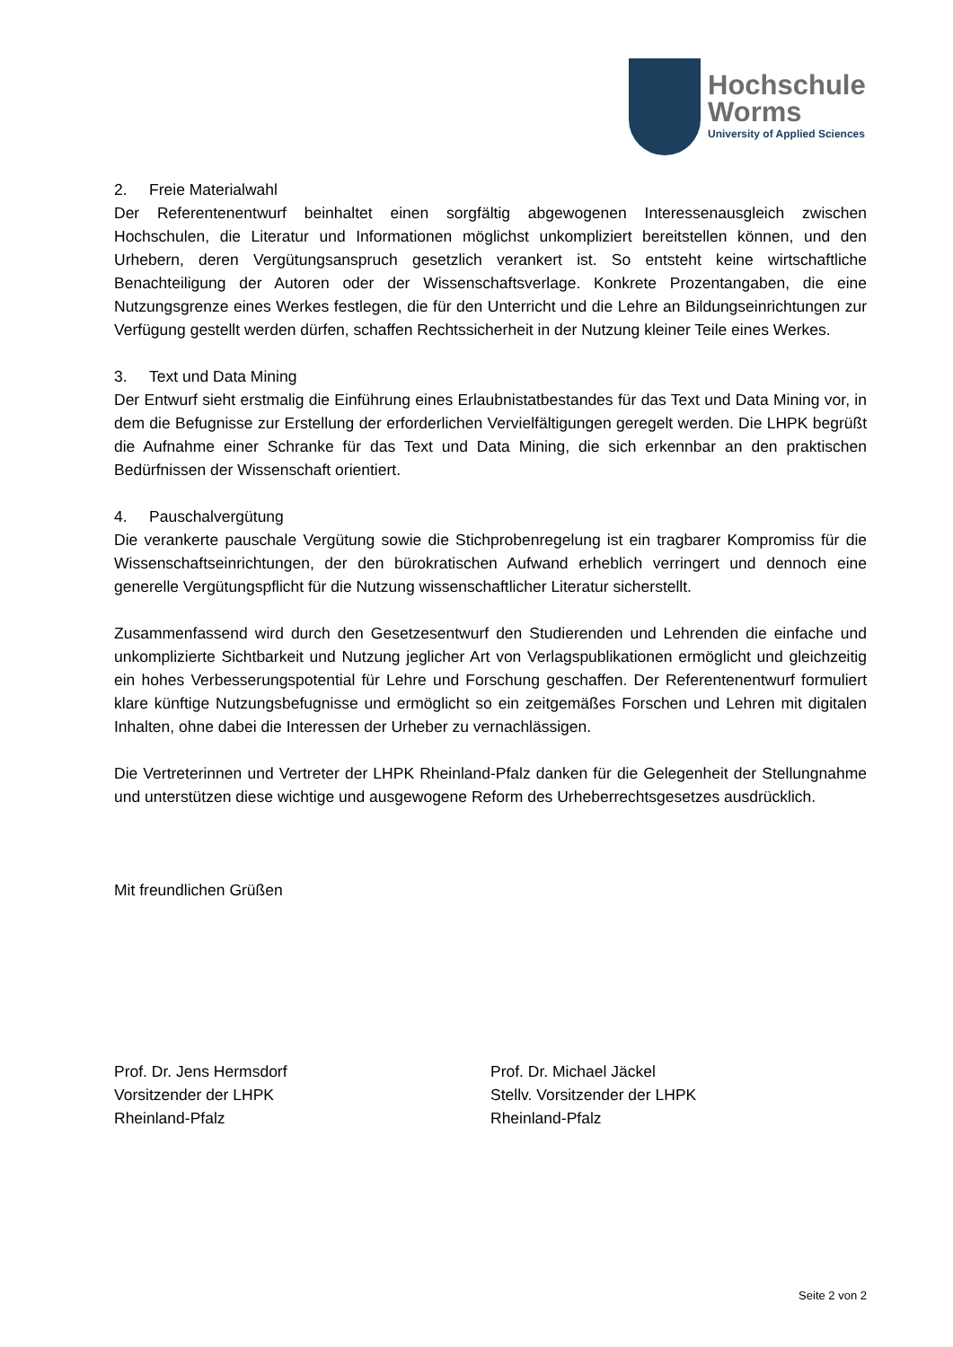Hochschule
Worms
University of Applied Sciences
2. Freie Materialwahl
Der Referentenentwurf beinhaltet einen sorgfältig abgewogenen Interessenausgleich zwischen Hochschulen, die Literatur und Informationen möglichst unkompliziert bereitstellen können, und den Urhebern, deren Vergütungsanspruch gesetzlich verankert ist. So entsteht keine wirtschaftliche Benachteiligung der Autoren oder der Wissenschaftsverlage. Konkrete Prozentangaben, die eine Nutzungsgrenze eines Werkes festlegen, die für den Unterricht und die Lehre an Bildungseinrichtungen zur Verfügung gestellt werden dürfen, schaffen Rechtssicherheit in der Nutzung kleiner Teile eines Werkes.
3. Text und Data Mining
Der Entwurf sieht erstmalig die Einführung eines Erlaubnistatbestandes für das Text und Data Mining vor, in dem die Befugnisse zur Erstellung der erforderlichen Vervielfältigungen geregelt werden. Die LHPK begrüßt die Aufnahme einer Schranke für das Text und Data Mining, die sich erkennbar an den praktischen Bedürfnissen der Wissenschaft orientiert.
4. Pauschalvergütung
Die verankerte pauschale Vergütung sowie die Stichprobenregelung ist ein tragbarer Kompromiss für die Wissenschaftseinrichtungen, der den bürokratischen Aufwand erheblich verringert und dennoch eine generelle Vergütungspflicht für die Nutzung wissenschaftlicher Literatur sicherstellt.
Zusammenfassend wird durch den Gesetzesentwurf den Studierenden und Lehrenden die einfache und unkomplizierte Sichtbarkeit und Nutzung jeglicher Art von Verlagspublikationen ermöglicht und gleichzeitig ein hohes Verbesserungspotential für Lehre und Forschung geschaffen. Der Referentenentwurf formuliert klare künftige Nutzungsbefugnisse und ermöglicht so ein zeitgemäßes Forschen und Lehren mit digitalen Inhalten, ohne dabei die Interessen der Urheber zu vernachlässigen.
Die Vertreterinnen und Vertreter der LHPK Rheinland-Pfalz danken für die Gelegenheit der Stellungnahme und unterstützen diese wichtige und ausgewogene Reform des Urheberrechtsgesetzes ausdrücklich.
Mit freundlichen Grüßen
Prof. Dr. Jens Hermsdorf
Vorsitzender der LHPK
Rheinland-Pfalz
Prof. Dr. Michael Jäckel
Stellv. Vorsitzender der LHPK
Rheinland-Pfalz
Seite 2 von 2